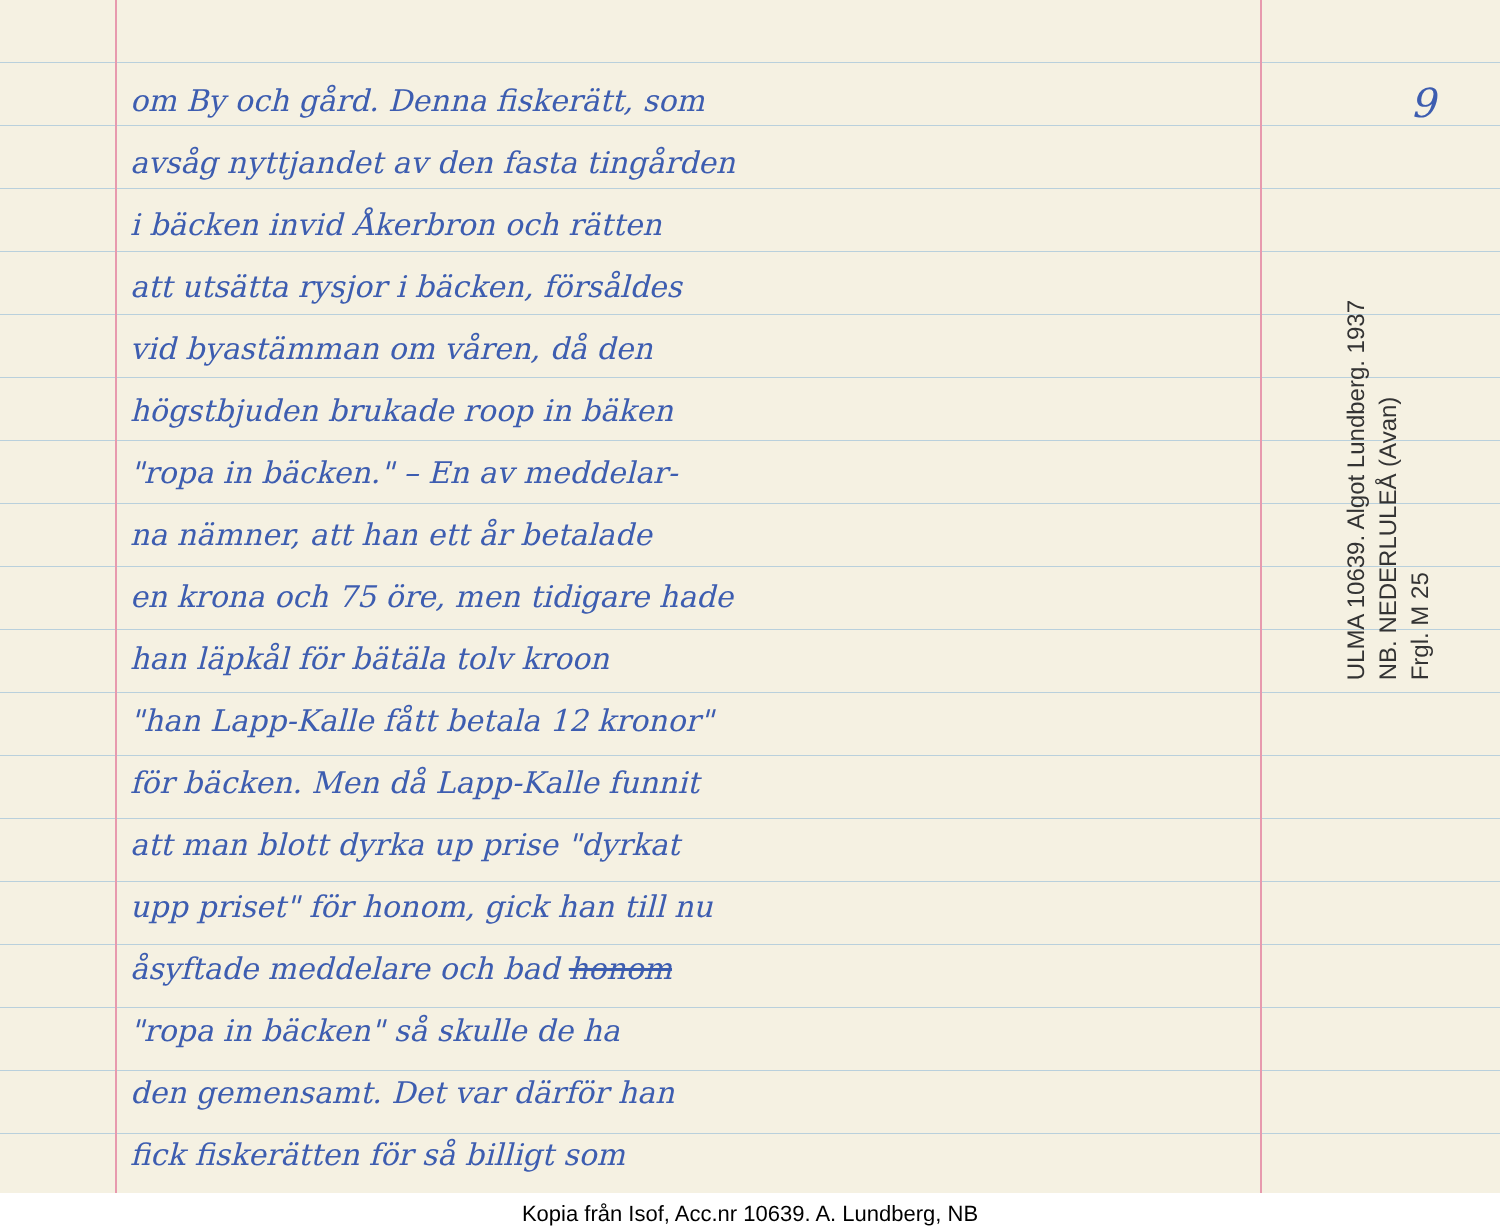om By och gård. Denna fiskerätt, som
avsåg nyttjandet av den fasta tingården
i bäcken invid Åkerbron och rätten
att utsätta rysjor i bäcken, försåldes
vid byastämman om våren, då den
högstbjuden brukade roop in bäken
"ropa in bäcken." – En av meddelar-
na nämner, att han ett år betalade
en krona och 75 öre, men tidigare hade
han läpkål för bätäla tolv kroon
"han Lapp-Kalle fått betala 12 kronor"
för bäcken. Men då Lapp-Kalle funnit
att man blott dyrka up prise "dyrkat
upp priset" för honom, gick han till nu
åsyftade meddelare och bad honom
"ropa in bäcken" så skulle de ha
den gemensamt. Det var därför han
fick fiskerätten för så billigt som
9
ULMA 10639. Algot Lundberg. 1937
NB. NEDERLULEÅ (Avan)
Frgl. M 25
Kopia från Isof, Acc.nr 10639. A. Lundberg, NB